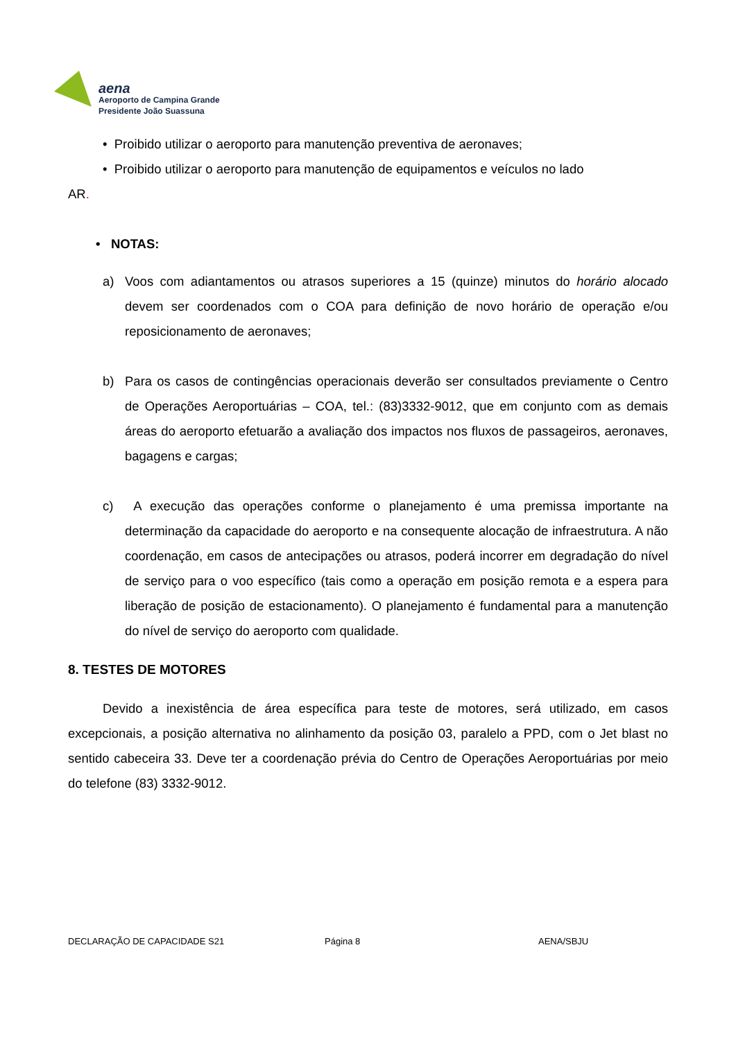aena
Aeroporto de Campina Grande
Presidente João Suassuna
• Proibido utilizar o aeroporto para manutenção preventiva de aeronaves;
• Proibido utilizar o aeroporto para manutenção de equipamentos e veículos no lado
AR.
• NOTAS:
a) Voos com adiantamentos ou atrasos superiores a 15 (quinze) minutos do horário alocado devem ser coordenados com o COA para definição de novo horário de operação e/ou reposicionamento de aeronaves;
b) Para os casos de contingências operacionais deverão ser consultados previamente o Centro de Operações Aeroportuárias – COA, tel.: (83)3332-9012, que em conjunto com as demais áreas do aeroporto efetuarão a avaliação dos impactos nos fluxos de passageiros, aeronaves, bagagens e cargas;
c) A execução das operações conforme o planejamento é uma premissa importante na determinação da capacidade do aeroporto e na consequente alocação de infraestrutura. A não coordenação, em casos de antecipações ou atrasos, poderá incorrer em degradação do nível de serviço para o voo específico (tais como a operação em posição remota e a espera para liberação de posição de estacionamento). O planejamento é fundamental para a manutenção do nível de serviço do aeroporto com qualidade.
8. TESTES DE MOTORES
Devido a inexistência de área específica para teste de motores, será utilizado, em casos excepcionais, a posição alternativa no alinhamento da posição 03, paralelo a PPD, com o Jet blast no sentido cabeceira 33. Deve ter a coordenação prévia do Centro de Operações Aeroportuárias por meio do telefone (83) 3332-9012.
DECLARAÇÃO DE CAPACIDADE S21 Página 8 AENA/SBJU